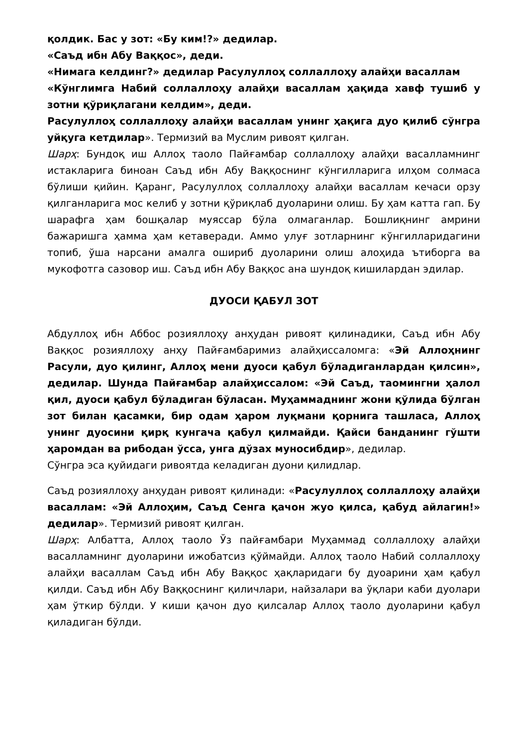қолдик. Бас у зот: «Бу ким!?» дедилар.
«Саъд ибн Абу Ваққос», деди.
«Нимага келдинг?» дедилар Расулуллоҳ соллаллоҳу алайҳи васаллам
«Кўнглимга Набий соллаллоҳу алайҳи васаллам ҳақида хавф тушиб у зотни қўриқлагани келдим», деди.
Расулуллоҳ соллаллоҳу алайҳи васаллам унинг ҳақига дуо қилиб сўнгра уйқуга кетдилар». Термизий ва Муслим ривоят қилган.
Шарҳ: Бундоқ иш Аллоҳ таоло Пайғамбар соллаллоҳу алайҳи васалламнинг истакларига биноан Саъд ибн Абу Ваққоснинг кўнгилларига илҳом солмаса бўлиши қийин. Қаранг, Расулуллоҳ соллаллоҳу алайҳи васаллам кечаси орзу қилганларига мос келиб у зотни қўриқлаб дуоларини олиш. Бу ҳам катта гап. Бу шарафга ҳам бошқалар муяссар бўла олмаганлар. Бошлиқнинг амрини бажаришга ҳамма ҳам кетаверади. Аммо улуғ зотларнинг кўнгилларидагини топиб, ўша нарсани амалга ошириб дуоларини олиш алоҳида ътиборга ва мукофотга сазовор иш. Саъд ибн Абу Ваққос ана шундоқ кишилардан эдилар.
ДУОСИ ҚАБУЛ ЗОТ
Абдуллоҳ ибн Аббос розияллоҳу анҳудан ривоят қилинадики, Саъд ибн Абу Ваққос розияллоҳу анҳу Пайғамбаримиз алайҳиссаломга: «Эй Аллоҳнинг Расули, дуо қилинг, Аллоҳ мени дуоси қабул бўладиганлардан қилсин», дедилар. Шунда Пайғамбар алайҳиссалом: «Эй Саъд, таомингни ҳалол қил, дуоси қабул бўладиган бўласан. Муҳаммаднинг жони қўлида бўлган зот билан қасамки, бир одам ҳаром луқмани қорнига ташласа, Аллоҳ унинг дуосини қирқ кунгача қабул қилмайди. Қайси банданинг гўшти ҳаромдан ва рибодан ўсса, унга дўзах муносибдир», дедилар.
Сўнгра эса қуйидаги ривоятда келадиган дуони қилидлар.
Саъд розияллоҳу анҳудан ривоят қилинади: «Расулуллоҳ соллаллоҳу алайҳи васаллам: «Эй Аллоҳим, Саъд Сенга қачон жуо қилса, қабуд айлагин!» дедилар». Термизий ривоят қилган.
Шарҳ: Албатта, Аллоҳ таоло Ўз пайғамбари Муҳаммад соллаллоҳу алайҳи васалламнинг дуоларини ижобатсиз қўймайди. Аллоҳ таоло Набий соллаллоҳу алайҳи васаллам Саъд ибн Абу Ваққос ҳақларидаги бу дуоарини ҳам қабул қилди. Саъд ибн Абу Ваққоснинг қиличлари, найзалари ва ўқлари каби дуолари ҳам ўткир бўлди. У киши қачон дуо қилсалар Аллоҳ таоло дуоларини қабул қиладиган бўлди.